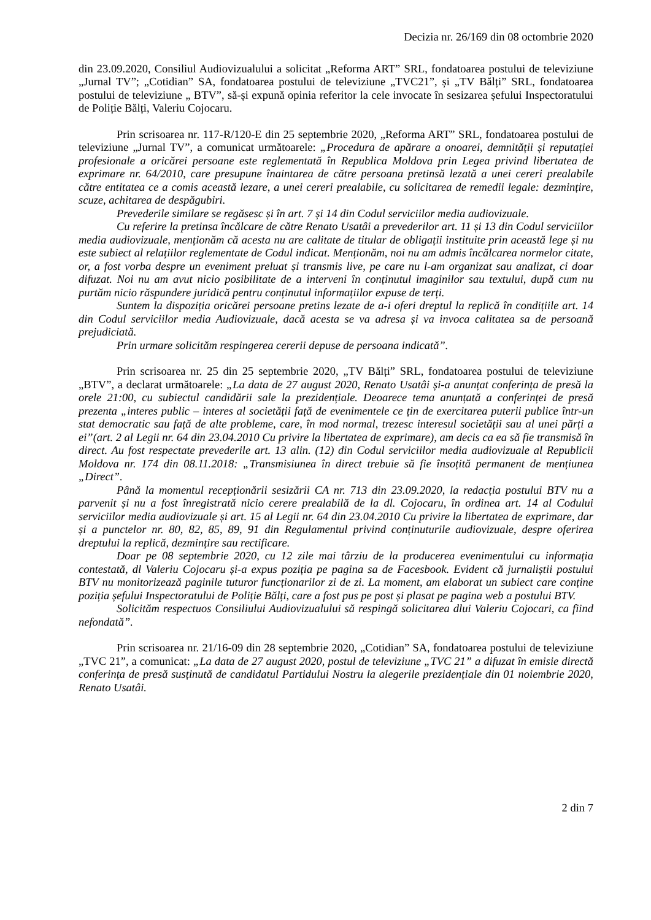Decizia nr. 26/169 din 08 octombrie 2020
din 23.09.2020, Consiliul Audiovizualului a solicitat „Reforma ART” SRL, fondatoarea postului de televiziune „Jurnal TV”; „Cotidian” SA, fondatoarea postului de televiziune „TVC21”, și „TV Bălți” SRL, fondatoarea postului de televiziune „ BTV”, să-și expună opinia referitor la cele invocate în sesizarea șefului Inspectoratului de Poliție Bălți, Valeriu Cojocaru.
Prin scrisoarea nr. 117-R/120-E din 25 septembrie 2020, „Reforma ART” SRL, fondatoarea postului de televiziune „Jurnal TV”, a comunicat următoarele: „Procedura de apărare a onoarei, demnității și reputației profesionale a oricărei persoane este reglementată în Republica Moldova prin Legea privind libertatea de exprimare nr. 64/2010, care presupune înaintarea de către persoana pretinsă lezată a unei cereri prealabile către entitatea ce a comis această lezare, a unei cereri prealabile, cu solicitarea de remedii legale: dezmințire, scuze, achitarea de despăgubiri.
Prevederile similare se regăsesc și în art. 7 și 14 din Codul serviciilor media audiovizuale.
Cu referire la pretinsa încălcare de către Renato Usatâi a prevederilor art. 11 și 13 din Codul serviciilor media audiovizuale, menționăm că acesta nu are calitate de titular de obligații instituite prin această lege și nu este subiect al relațiilor reglementate de Codul indicat. Menționăm, noi nu am admis încălcarea normelor citate, or, a fost vorba despre un eveniment preluat și transmis live, pe care nu l-am organizat sau analizat, ci doar difuzat. Noi nu am avut nicio posibilitate de a interveni în conținutul imaginilor sau textului, după cum nu purtăm nicio răspundere juridică pentru conținutul informațiilor expuse de terți.
Suntem la dispoziția oricărei persoane pretins lezate de a-i oferi dreptul la replică în condițiile art. 14 din Codul serviciilor media Audiovizuale, dacă acesta se va adresa și va invoca calitatea sa de persoană prejudiciată.
Prin urmare solicităm respingerea cererii depuse de persoana indicată”.
Prin scrisoarea nr. 25 din 25 septembrie 2020, „TV Bălți” SRL, fondatoarea postului de televiziune „BTV”, a declarat următoarele: „La data de 27 august 2020, Renato Usatâi și-a anunțat conferința de presă la orele 21:00, cu subiectul candidării sale la prezidențiale. Deoarece tema anunțată a conferinței de presă prezenta „interes public – interes al societății față de evenimentele ce țin de exercitarea puterii publice într-un stat democratic sau față de alte probleme, care, în mod normal, trezesc interesul societății sau al unei părți a ei”(art. 2 al Legii nr. 64 din 23.04.2010 Cu privire la libertatea de exprimare), am decis ca ea să fie transmisă în direct. Au fost respectate prevederile art. 13 alin. (12) din Codul serviciilor media audiovizuale al Republicii Moldova nr. 174 din 08.11.2018: „Transmisiunea în direct trebuie să fie însoțită permanent de mențiunea „Direct”.
Până la momentul recepționării sesizării CA nr. 713 din 23.09.2020, la redacția postului BTV nu a parvenit și nu a fost înregistrată nicio cerere prealabilă de la dl. Cojocaru, în ordinea art. 14 al Codului serviciilor media audiovizuale și art. 15 al Legii nr. 64 din 23.04.2010 Cu privire la libertatea de exprimare, dar și a punctelor nr. 80, 82, 85, 89, 91 din Regulamentul privind conținuturile audiovizuale, despre oferirea dreptului la replică, dezmințire sau rectificare.
Doar pe 08 septembrie 2020, cu 12 zile mai târziu de la producerea evenimentului cu informația contestată, dl Valeriu Cojocaru și-a expus poziția pe pagina sa de Facesbook. Evident că jurnaliștii postului BTV nu monitorizează paginile tuturor funcționarilor zi de zi. La moment, am elaborat un subiect care conține poziția șefului Inspectoratului de Poliție Bălți, care a fost pus pe post și plasat pe pagina web a postului BTV.
Solicităm respectuos Consiliului Audiovizualului să respingă solicitarea dlui Valeriu Cojocari, ca fiind nefondată”.
Prin scrisoarea nr. 21/16-09 din 28 septembrie 2020, „Cotidian” SA, fondatoarea postului de televiziune „TVC 21”, a comunicat: „La data de 27 august 2020, postul de televiziune „TVC 21” a difuzat în emisie directă conferința de presă susținută de candidatul Partidului Nostru la alegerile prezidențiale din 01 noiembrie 2020, Renato Usatâi.
2 din 7